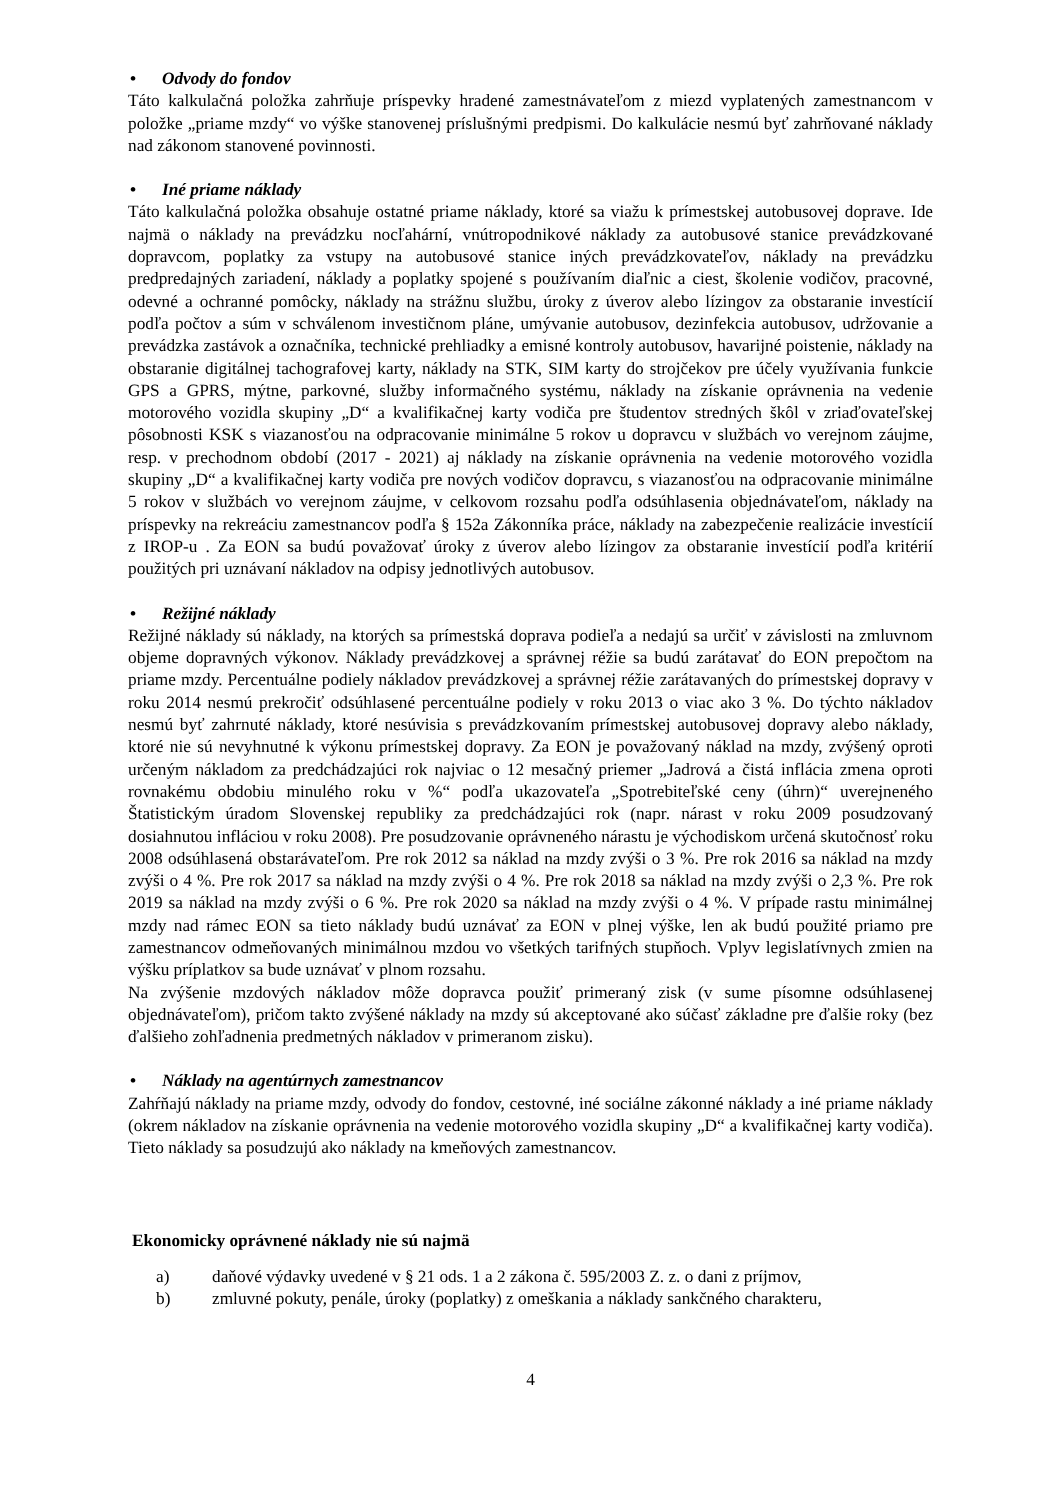• Odvody do fondov
Táto kalkulačná položka zahrňuje príspevky hradené zamestnávateľom z miezd vyplatených zamestnancom v položke „priame mzdy“ vo výške stanovenej príslušnými predpismi. Do kalkulácie nesmú byť zahrňované náklady nad zákonom stanovené povinnosti.
• Iné priame náklady
Táto kalkulačná položka obsahuje ostatné priame náklady, ktoré sa viažu k prímestskej autobusovej doprave. Ide najmä o náklady na prevádzku nocľahární, vnútropodnikové náklady za autobusové stanice prevádzkované dopravcom, poplatky za vstupy na autobusové stanice iných prevádzkovateľov, náklady na prevádzku predpredajných zariadení, náklady a poplatky spojené s používaním diaľnic a ciest, školenie vodičov, pracovné, odevné a ochranné pomôcky, náklady na strážnu službu, úroky z úverov alebo lízingov za obstaranie investícií podľa počtov a súm v schválenom investičnom pláne, umývanie autobusov, dezinfekcia autobusov, udržovanie a prevádzka zastávok a označníka, technické prehliadky a emisné kontroly autobusov, havarijné poistenie, náklady na obstaranie digitálnej tachografovej karty, náklady na STK, SIM karty do strojčekov pre účely využívania funkcie GPS a GPRS, mýtne, parkovné, služby informačného systému, náklady na získanie oprávnenia na vedenie motorového vozidla skupiny „D“ a kvalifikačnej karty vodiča pre študentov stredných škôl v zriaďovateľskej pôsobnosti KSK s viazanosťou na odpracovanie minimálne 5 rokov u dopravcu v službách vo verejnom záujme, resp. v prechodnom období (2017 - 2021) aj náklady na získanie oprávnenia na vedenie motorového vozidla skupiny „D“ a kvalifikačnej karty vodiča pre nových vodičov dopravcu, s viazanosťou na odpracovanie minimálne 5 rokov v službách vo verejnom záujme, v celkovom rozsahu podľa odsúhlasenia objednávateľom, náklady na príspevky na rekreáciu zamestnancov podľa § 152a Zákonníka práce, náklady na zabezpečenie realizácie investícií z IROP-u . Za EON sa budú považovať úroky z úverov alebo lízingov za obstaranie investícií podľa kritérií použitých pri uznávaní nákladov na odpisy jednotlivých autobusov.
• Režijné náklady
Režijné náklady sú náklady, na ktorých sa prímestská doprava podieľa a nedajú sa určiť v závislosti na zmluvnom objeme dopravných výkonov. Náklady prevádzkovej a správnej réžie sa budú zarátavať do EON prepočtom na priame mzdy. Percentuálne podiely nákladov prevádzkovej a správnej réžie zarátavaných do prímestskej dopravy v roku 2014 nesmú prekročiť odsúhlasené percentuálne podiely v roku 2013 o viac ako 3 %. Do týchto nákladov nesmú byť zahrnuté náklady, ktoré nesúvisia s prevádzkovaním prímestskej autobusovej dopravy alebo náklady, ktoré nie sú nevyhnutné k výkonu prímestskej dopravy. Za EON je považovaný náklad na mzdy, zvýšený oproti určeným nákladom za predchádzajúci rok najviac o 12 mesačný priemer „Jadrová a čistá inflácia zmena oproti rovnakému obdobiu minulého roku v %“ podľa ukazovateľa „Spotrebiteľské ceny (úhrn)“ uverejneného Štatistickým úradom Slovenskej republiky za predchádzajúci rok (napr. nárast v roku 2009 posudzovaný dosiahnutou infláciou v roku 2008). Pre posudzovanie oprávneného nárastu je východiskom určená skutočnosť roku 2008 odsúhlasená obstarávateľom. Pre rok 2012 sa náklad na mzdy zvýši o 3 %. Pre rok 2016 sa náklad na mzdy zvýši o 4 %. Pre rok 2017 sa náklad na mzdy zvýši o 4 %. Pre rok 2018 sa náklad na mzdy zvýši o 2,3 %. Pre rok 2019 sa náklad na mzdy zvýši o 6 %. Pre rok 2020 sa náklad na mzdy zvýši o 4 %. V prípade rastu minimálnej mzdy nad rámec EON sa tieto náklady budú uznávať za EON v plnej výške, len ak budú použité priamo pre zamestnancov odmeňovaných minimálnou mzdou vo všetkých tarifných stupňoch. Vplyv legislatívnych zmien na výšku príplatkov sa bude uznávať v plnom rozsahu.
Na zvýšenie mzdových nákladov môže dopravca použiť primeraný zisk (v sume písomne odsúhlasenej objednávateľom), pričom takto zvýšené náklady na mzdy sú akceptované ako súčasť základne pre ďalšie roky (bez ďalšieho zohľadnenia predmetných nákladov v primeranom zisku).
• Náklady na agentúrnych zamestnancov
Zahŕňajú náklady na priame mzdy, odvody do fondov, cestovné, iné sociálne zákonné náklady a iné priame náklady (okrem nákladov na získanie oprávnenia na vedenie motorového vozidla skupiny „D“ a kvalifikačnej karty vodiča). Tieto náklady sa posudzujú ako náklady na kmeňových zamestnancov.
Ekonomicky oprávnené náklady nie sú najmä
a) daňové výdavky uvedené v § 21 ods. 1 a 2 zákona č. 595/2003 Z. z. o dani z príjmov,
b) zmluvné pokuty, penále, úroky (poplatky) z omeškania a náklady sankčného charakteru,
4